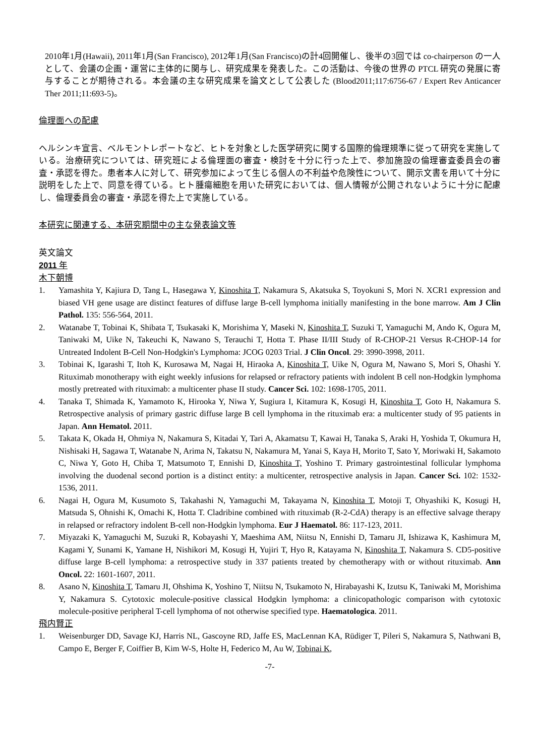2010年1月(Hawaii), 2011年1月(San Francisco), 2012年1月(San Francisco)の計4回開催し、後半の3回では co-chairperson の一人として、会議の企画・運営に主体的に関与し、研究成果を発表した。この活動は、今後の世界の PTCL 研究の発展に寄与することが期待される。本会議の主な研究成果を論文として公表した (Blood2011;117:6756-67 / Expert Rev Anticancer Ther 2011;11:693-5)。
倫理面への配慮
ヘルシンキ宣言、ベルモントレポートなど、ヒトを対象とした医学研究に関する国際的倫理規準に従って研究を実施している。治療研究については、研究班による倫理面の審査・検討を十分に行った上で、参加施設の倫理審査委員会の審査・承認を得た。患者本人に対して、研究参加によって生じる個人の不利益や危険性について、開示文書を用いて十分に説明をした上で、同意を得ている。ヒト腫瘍細胞を用いた研究においては、個人情報が公開されないように十分に配慮し、倫理委員会の審査・承認を得た上で実施している。
本研究に関連する、本研究期間中の主な発表論文等
英文論文
2011 年
木下朝博
1. Yamashita Y, Kajiura D, Tang L, Hasegawa Y, Kinoshita T, Nakamura S, Akatsuka S, Toyokuni S, Mori N. XCR1 expression and biased VH gene usage are distinct features of diffuse large B-cell lymphoma initially manifesting in the bone marrow. Am J Clin Pathol. 135: 556-564, 2011.
2. Watanabe T, Tobinai K, Shibata T, Tsukasaki K, Morishima Y, Maseki N, Kinoshita T, Suzuki T, Yamaguchi M, Ando K, Ogura M, Taniwaki M, Uike N, Takeuchi K, Nawano S, Terauchi T, Hotta T. Phase II/III Study of R-CHOP-21 Versus R-CHOP-14 for Untreated Indolent B-Cell Non-Hodgkin's Lymphoma: JCOG 0203 Trial. J Clin Oncol. 29: 3990-3998, 2011.
3. Tobinai K, Igarashi T, Itoh K, Kurosawa M, Nagai H, Hiraoka A, Kinoshita T, Uike N, Ogura M, Nawano S, Mori S, Ohashi Y. Rituximab monotherapy with eight weekly infusions for relapsed or refractory patients with indolent B cell non-Hodgkin lymphoma mostly pretreated with rituximab: a multicenter phase II study. Cancer Sci. 102: 1698-1705, 2011.
4. Tanaka T, Shimada K, Yamamoto K, Hirooka Y, Niwa Y, Sugiura I, Kitamura K, Kosugi H, Kinoshita T, Goto H, Nakamura S. Retrospective analysis of primary gastric diffuse large B cell lymphoma in the rituximab era: a multicenter study of 95 patients in Japan. Ann Hematol. 2011.
5. Takata K, Okada H, Ohmiya N, Nakamura S, Kitadai Y, Tari A, Akamatsu T, Kawai H, Tanaka S, Araki H, Yoshida T, Okumura H, Nishisaki H, Sagawa T, Watanabe N, Arima N, Takatsu N, Nakamura M, Yanai S, Kaya H, Morito T, Sato Y, Moriwaki H, Sakamoto C, Niwa Y, Goto H, Chiba T, Matsumoto T, Ennishi D, Kinoshita T, Yoshino T. Primary gastrointestinal follicular lymphoma involving the duodenal second portion is a distinct entity: a multicenter, retrospective analysis in Japan. Cancer Sci. 102: 1532-1536, 2011.
6. Nagai H, Ogura M, Kusumoto S, Takahashi N, Yamaguchi M, Takayama N, Kinoshita T, Motoji T, Ohyashiki K, Kosugi H, Matsuda S, Ohnishi K, Omachi K, Hotta T. Cladribine combined with rituximab (R-2-CdA) therapy is an effective salvage therapy in relapsed or refractory indolent B-cell non-Hodgkin lymphoma. Eur J Haematol. 86: 117-123, 2011.
7. Miyazaki K, Yamaguchi M, Suzuki R, Kobayashi Y, Maeshima AM, Niitsu N, Ennishi D, Tamaru JI, Ishizawa K, Kashimura M, Kagami Y, Sunami K, Yamane H, Nishikori M, Kosugi H, Yujiri T, Hyo R, Katayama N, Kinoshita T, Nakamura S. CD5-positive diffuse large B-cell lymphoma: a retrospective study in 337 patients treated by chemotherapy with or without rituximab. Ann Oncol. 22: 1601-1607, 2011.
8. Asano N, Kinoshita T, Tamaru JI, Ohshima K, Yoshino T, Niitsu N, Tsukamoto N, Hirabayashi K, Izutsu K, Taniwaki M, Morishima Y, Nakamura S. Cytotoxic molecule-positive classical Hodgkin lymphoma: a clinicopathologic comparison with cytotoxic molecule-positive peripheral T-cell lymphoma of not otherwise specified type. Haematologica. 2011.
飛内賢正
1. Weisenburger DD, Savage KJ, Harris NL, Gascoyne RD, Jaffe ES, MacLennan KA, Rüdiger T, Pileri S, Nakamura S, Nathwani B, Campo E, Berger F, Coiffier B, Kim W-S, Holte H, Federico M, Au W, Tobinai K,
-7-